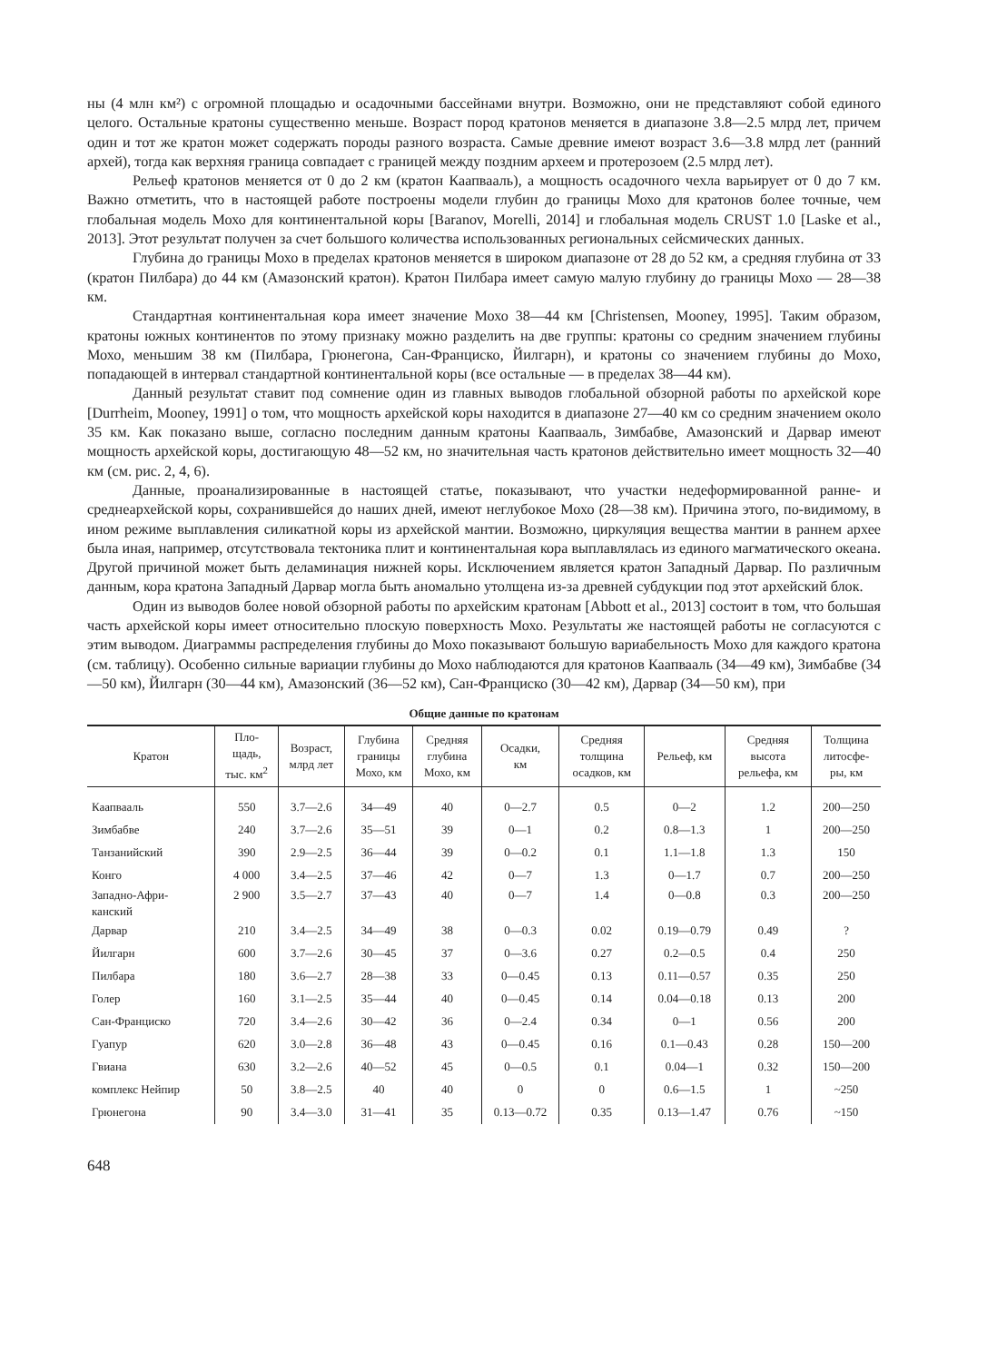ны (4 млн км²) с огромной площадью и осадочными бассейнами внутри. Возможно, они не представляют собой единого целого. Остальные кратоны существенно меньше. Возраст пород кратонов меняется в диапазоне 3.8—2.5 млрд лет, причем один и тот же кратон может содержать породы разного возраста. Самые древние имеют возраст 3.6—3.8 млрд лет (ранний архей), тогда как верхняя граница совпадает с границей между поздним археем и протерозоем (2.5 млрд лет).
Рельеф кратонов меняется от 0 до 2 км (кратон Каапвааль), а мощность осадочного чехла варьирует от 0 до 7 км. Важно отметить, что в настоящей работе построены модели глубин до границы Мохо для кратонов более точные, чем глобальная модель Мохо для континентальной коры [Baranov, Morelli, 2014] и глобальная модель CRUST 1.0 [Laske et al., 2013]. Этот результат получен за счет большого количества использованных региональных сейсмических данных.
Глубина до границы Мохо в пределах кратонов меняется в широком диапазоне от 28 до 52 км, а средняя глубина от 33 (кратон Пилбара) до 44 км (Амазонский кратон). Кратон Пилбара имеет самую малую глубину до границы Мохо — 28—38 км.
Стандартная континентальная кора имеет значение Мохо 38—44 км [Christensen, Mooney, 1995]. Таким образом, кратоны южных континентов по этому признаку можно разделить на две группы: кратоны со средним значением глубины Мохо, меньшим 38 км (Пилбара, Грюнегона, Сан-Франциско, Йилгарн), и кратоны со значением глубины до Мохо, попадающей в интервал стандартной континентальной коры (все остальные — в пределах 38—44 км).
Данный результат ставит под сомнение один из главных выводов глобальной обзорной работы по архейской коре [Durrheim, Mooney, 1991] о том, что мощность архейской коры находится в диапазоне 27—40 км со средним значением около 35 км. Как показано выше, согласно последним данным кратоны Каапвааль, Зимбабве, Амазонский и Дарвар имеют мощность архейской коры, достигающую 48—52 км, но значительная часть кратонов действительно имеет мощность 32—40 км (см. рис. 2, 4, 6).
Данные, проанализированные в настоящей статье, показывают, что участки недеформированной ранне- и среднеархейской коры, сохранившейся до наших дней, имеют неглубокое Мохо (28—38 км). Причина этого, по-видимому, в ином режиме выплавления силикатной коры из архейской мантии. Возможно, циркуляция вещества мантии в раннем архее была иная, например, отсутствовала тектоника плит и континентальная кора выплавлялась из единого магматического океана. Другой причиной может быть деламинация нижней коры. Исключением является кратон Западный Дарвар. По различным данным, кора кратона Западный Дарвар могла быть аномально утолщена из-за древней субдукции под этот архейский блок.
Один из выводов более новой обзорной работы по архейским кратонам [Abbott et al., 2013] состоит в том, что большая часть архейской коры имеет относительно плоскую поверхность Мохо. Результаты же настоящей работы не согласуются с этим выводом. Диаграммы распределения глубины до Мохо показывают большую вариабельность Мохо для каждого кратона (см. таблицу). Особенно сильные вариации глубины до Мохо наблюдаются для кратонов Каапвааль (34—49 км), Зимбабве (34—50 км), Йилгарн (30—44 км), Амазонский (36—52 км), Сан-Франциско (30—42 км), Дарвар (34—50 км), при
Общие данные по кратонам
| Кратон | Пло- щадь, тыс. км<sup>2</sup> | Возраст, млрд лет | Глубина границы Мохо, км | Средняя глубина Мохо, км | Осадки, км | Средняя толщина осадков, км | Рельеф, км | Средняя высота рельефа, км | Толщина литосфе- ры, км |
| --- | --- | --- | --- | --- | --- | --- | --- | --- | --- |
| Каапвааль | 550 | 3.7—2.6 | 34—49 | 40 | 0—2.7 | 0.5 | 0—2 | 1.2 | 200—250 |
| Зимбабве | 240 | 3.7—2.6 | 35—51 | 39 | 0—1 | 0.2 | 0.8—1.3 | 1 | 200—250 |
| Танзанийский | 390 | 2.9—2.5 | 36—44 | 39 | 0—0.2 | 0.1 | 1.1—1.8 | 1.3 | 150 |
| Конго | 4 000 | 3.4—2.5 | 37—46 | 42 | 0—7 | 1.3 | 0—1.7 | 0.7 | 200—250 |
| Западно-Афри- канский | 2 900 | 3.5—2.7 | 37—43 | 40 | 0—7 | 1.4 | 0—0.8 | 0.3 | 200—250 |
| Дарвар | 210 | 3.4—2.5 | 34—49 | 38 | 0—0.3 | 0.02 | 0.19—0.79 | 0.49 | ? |
| Йилгарн | 600 | 3.7—2.6 | 30—45 | 37 | 0—3.6 | 0.27 | 0.2—0.5 | 0.4 | 250 |
| Пилбара | 180 | 3.6—2.7 | 28—38 | 33 | 0—0.45 | 0.13 | 0.11—0.57 | 0.35 | 250 |
| Голер | 160 | 3.1—2.5 | 35—44 | 40 | 0—0.45 | 0.14 | 0.04—0.18 | 0.13 | 200 |
| Сан-Франциско | 720 | 3.4—2.6 | 30—42 | 36 | 0—2.4 | 0.34 | 0—1 | 0.56 | 200 |
| Гуапур | 620 | 3.0—2.8 | 36—48 | 43 | 0—0.45 | 0.16 | 0.1—0.43 | 0.28 | 150—200 |
| Гвиана | 630 | 3.2—2.6 | 40—52 | 45 | 0—0.5 | 0.1 | 0.04—1 | 0.32 | 150—200 |
| комплекс Нейпир | 50 | 3.8—2.5 | 40 | 40 | 0 | 0 | 0.6—1.5 | 1 | ~250 |
| Грюнегона | 90 | 3.4—3.0 | 31—41 | 35 | 0.13—0.72 | 0.35 | 0.13—1.47 | 0.76 | ~150 |
648